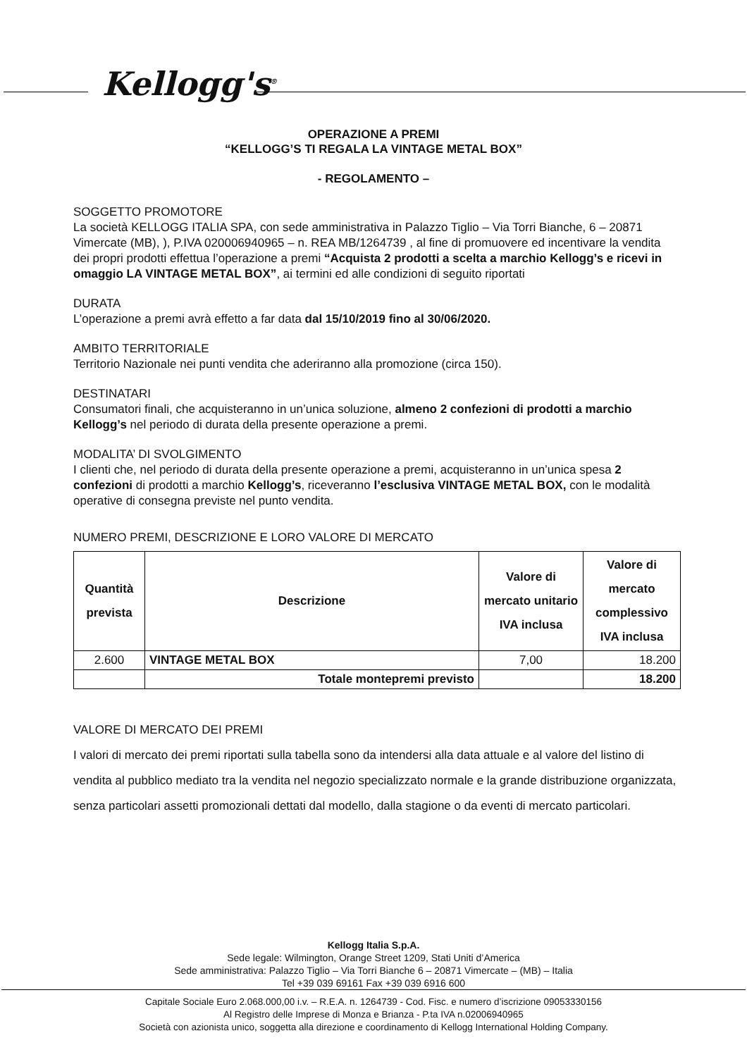Kellogg's<sup>®</sup>
OPERAZIONE A PREMI
“KELLOGG’S TI REGALA LA VINTAGE METAL BOX”
- REGOLAMENTO –
SOGGETTO PROMOTORE
La società KELLOGG ITALIA SPA, con sede amministrativa in Palazzo Tiglio – Via Torri Bianche, 6 – 20871 Vimercate (MB), ), P.IVA 020006940965 – n. REA MB/1264739 , al fine di promuovere ed incentivare la vendita dei propri prodotti effettua l’operazione a premi “Acquista 2 prodotti a scelta a marchio Kellogg’s e ricevi in omaggio LA VINTAGE METAL BOX”, ai termini ed alle condizioni di seguito riportati
DURATA
L’operazione a premi avrà effetto a far data dal 15/10/2019 fino al 30/06/2020.
AMBITO TERRITORIALE
Territorio Nazionale nei punti vendita che aderiranno alla promozione (circa 150).
DESTINATARI
Consumatori finali, che acquisteranno in un’unica soluzione, almeno 2 confezioni di prodotti a marchio Kellogg’s nel periodo di durata della presente operazione a premi.
MODALITA’ DI SVOLGIMENTO
I clienti che, nel periodo di durata della presente operazione a premi, acquisteranno in un’unica spesa 2 confezioni di prodotti a marchio Kellogg’s, riceveranno l’esclusiva VINTAGE METAL BOX, con le modalità operative di consegna previste nel punto vendita.
NUMERO PREMI, DESCRIZIONE E LORO VALORE DI MERCATO
| Quantità prevista | Descrizione | Valore di mercato unitario IVA inclusa | Valore di mercato complessivo IVA inclusa |
| --- | --- | --- | --- |
| 2.600 | VINTAGE METAL BOX | 7,00 | 18.200 |
| | Totale montepremi previsto | | 18.200 |
VALORE DI MERCATO DEI PREMI
I valori di mercato dei premi riportati sulla tabella sono da intendersi alla data attuale e al valore del listino di vendita al pubblico mediato tra la vendita nel negozio specializzato normale e la grande distribuzione organizzata, senza particolari assetti promozionali dettati dal modello, dalla stagione o da eventi di mercato particolari.
Kellogg Italia S.p.A.
Sede legale: Wilmington, Orange Street 1209, Stati Uniti d’America
Sede amministrativa: Palazzo Tiglio – Via Torri Bianche 6 – 20871 Vimercate – (MB) – Italia
Tel +39 039 69161 Fax +39 039 6916 600
Capitale Sociale Euro 2.068.000,00 i.v. – R.E.A. n. 1264739 - Cod. Fisc. e numero d’iscrizione 09053330156
Al Registro delle Imprese di Monza e Brianza - P.ta IVA n.02006940965
Società con azionista unico, soggetta alla direzione e coordinamento di Kellogg International Holding Company.